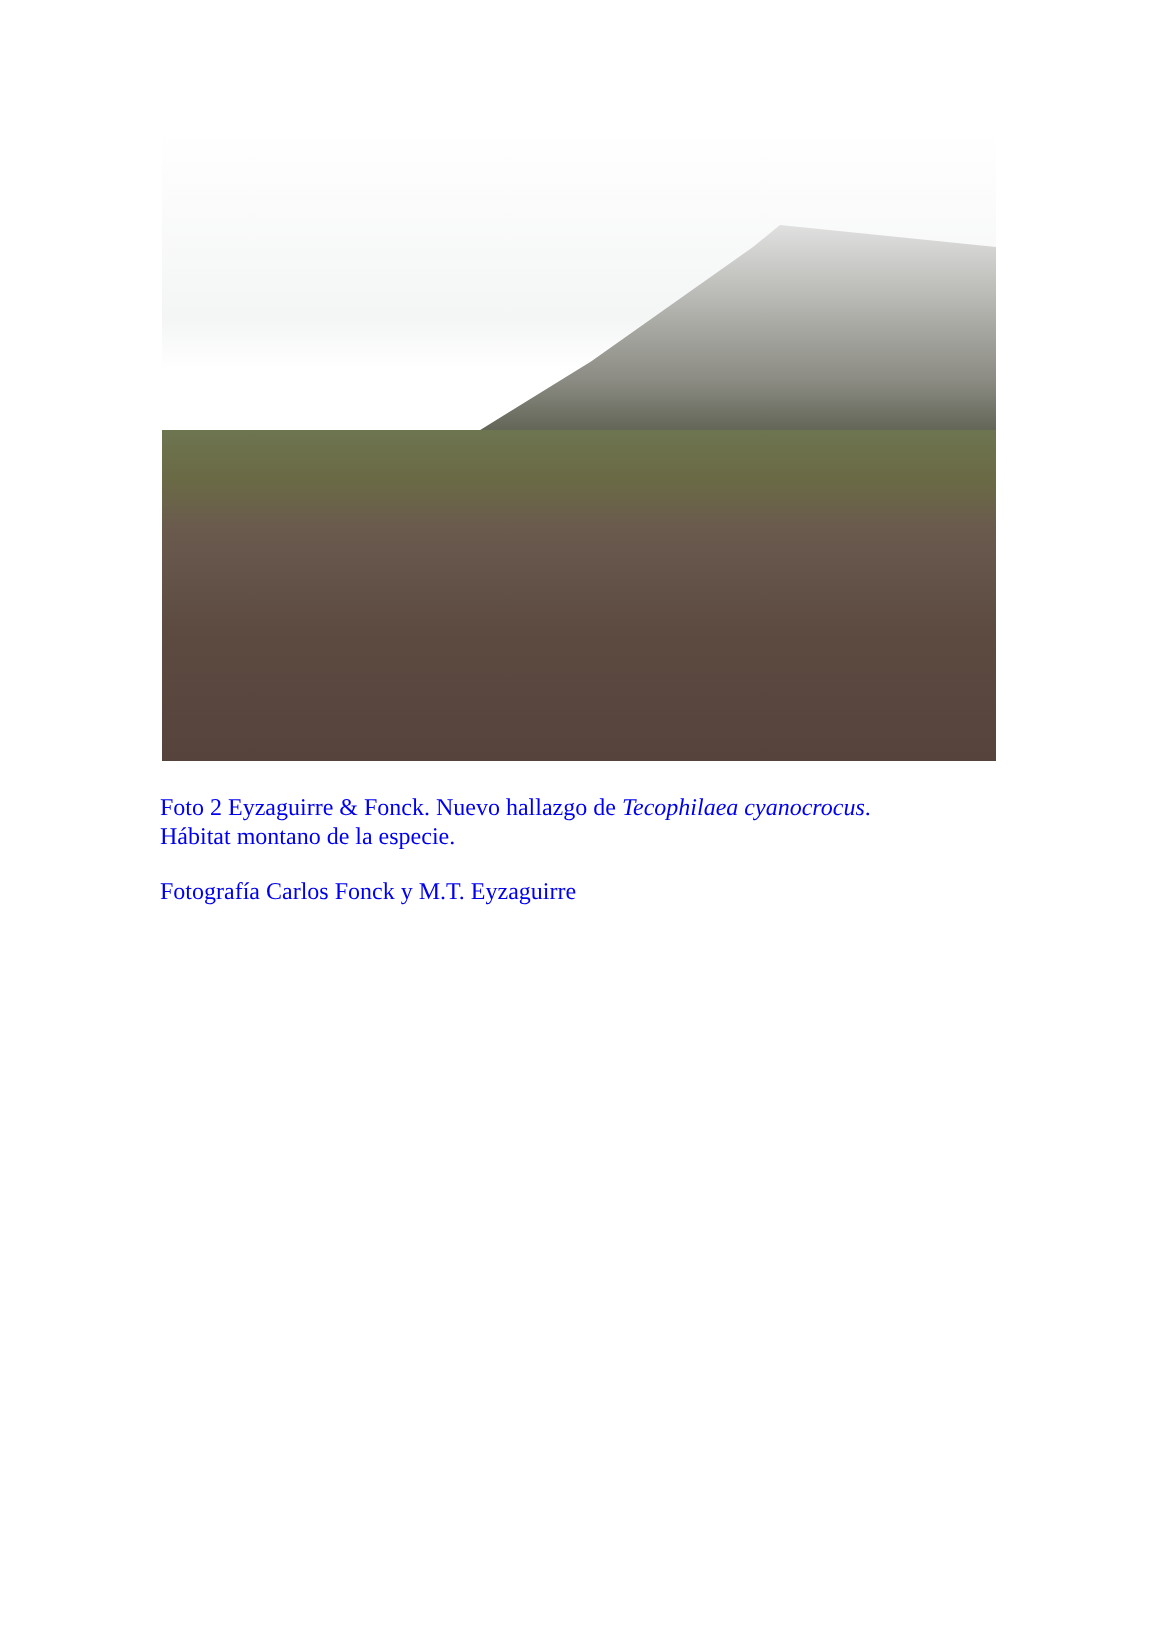Foto 2 Eyzaguirre & Fonck. Nuevo hallazgo de Tecophilaea cyanocrocus.
Hábitat montano de la especie.
Fotografía Carlos Fonck y M.T. Eyzaguirre